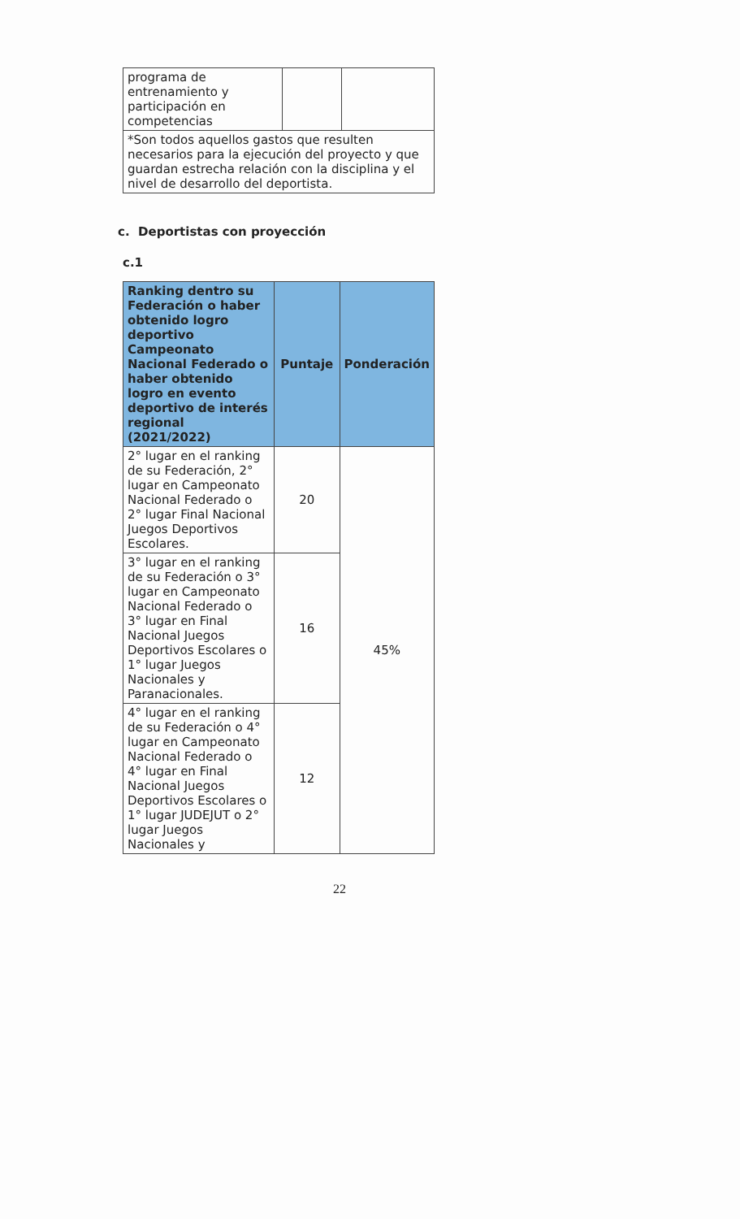| programa de entrenamiento y participación en competencias | | |
| *Son todos aquellos gastos que resulten necesarios para la ejecución del proyecto y que guardan estrecha relación con la disciplina y el nivel de desarrollo del deportista. | | |
c. Deportistas con proyección
c.1
| Ranking dentro su Federación o haber obtenido logro deportivo Campeonato Nacional Federado o haber obtenido logro en evento deportivo de interés regional (2021/2022) | Puntaje | Ponderación |
| --- | --- | --- |
| 2° lugar en el ranking de su Federación, 2° lugar en Campeonato Nacional Federado o 2° lugar Final Nacional Juegos Deportivos Escolares. | 20 | 45% |
| 3° lugar en el ranking de su Federación o 3° lugar en Campeonato Nacional Federado o 3° lugar en Final Nacional Juegos Deportivos Escolares o 1° lugar Juegos Nacionales y Paranacionales. | 16 | |
| 4° lugar en el ranking de su Federación o 4° lugar en Campeonato Nacional Federado o 4° lugar en Final Nacional Juegos Deportivos Escolares o 1° lugar JUDEJUT o 2° lugar Juegos Nacionales y | 12 | |
22